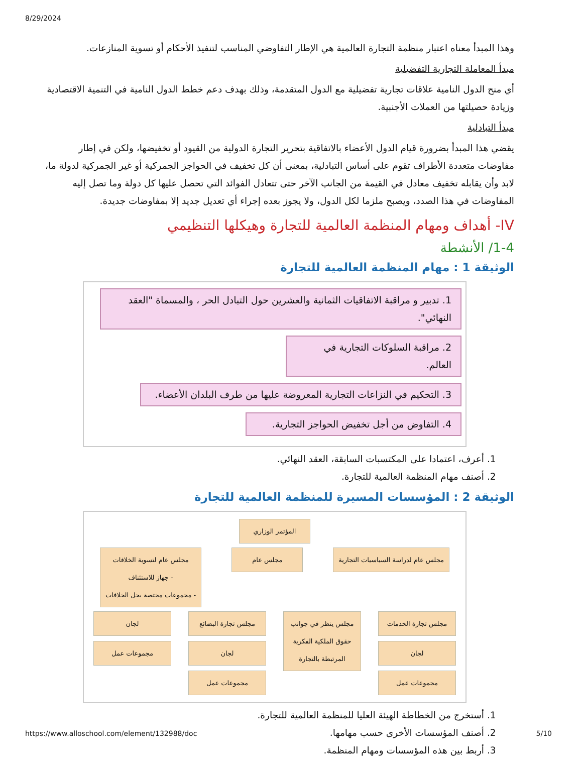8/29/2024
وهذا المبدأ معناه اعتبار منظمة التجارة العالمية هي الإطار التفاوضي المناسب لتنفيذ الأحكام أو تسوية المنازعات.
مبدأ المعاملة التجارية التفضيلية
أي منح الدول النامية علاقات تجارية تفضيلية مع الدول المتقدمة، وذلك بهدف دعم خطط الدول النامية في التنمية الاقتصادية وزيادة حصيلتها من العملات الأجنبية.
مبدأ التبادلية
يقضي هذا المبدأ بضرورة قيام الدول الأعضاء بالاتفاقية بتحرير التجارة الدولية من القيود أو تخفيضها، ولكن في إطار مفاوضات متعددة الأطراف تقوم على أساس التبادلية، بمعنى أن كل تخفيف في الحواجز الجمركية أو غير الجمركية لدولة ما، لابد وأن يقابله تخفيف معادل في القيمة من الجانب الآخر حتى تتعادل الفوائد التي تحصل عليها كل دولة وما تصل إليه المفاوضات في هذا الصدد، ويصبح ملزما لكل الدول، ولا يجوز بعده إجراء أي تعديل جديد إلا بمفاوضات جديدة.
IV- أهداف ومهام المنظمة العالمية للتجارة وهيكلها التنظيمي
1-4/ الأنشطة
الوثيقة 1 : مهام المنظمة العالمية للتجارة
1. تدبير و مراقبة الاتفاقيات الثمانية والعشرين حول التبادل الحر ، والمسماة "العقد النهائي".
2. مراقبة السلوكات التجارية في العالم.
3. التحكيم في النزاعات التجارية المعروضة عليها من طرف البلدان الأعضاء.
4. التفاوض من أجل تخفيض الحواجز التجارية.
1. أعرف، اعتمادا على المكتسبات السابقة، العقد النهائي.
2. أصنف مهام المنظمة العالمية للتجارة.
الوثيقة 2 : المؤسسات المسيرة للمنظمة العالمية للتجارة
المؤتمر الوزاري
مجلس عام لدراسة السياسيات التجارية
مجلس عام مجلس عام لتسوية الخلافات
- جهاز للاستئناف
- مجموعات مختصة بحل الخلافات
مجلس تجارة الخدمات
لجان
مجموعات عمل
مجلس ينظر في جوانب حقوق الملكية الفكرية المرتبطة بالتجارة
مجلس تجارة البضائع
لجان
مجموعات عمل
لجان
مجموعات عمل
1. أستخرج من الخطاطة الهيئة العليا للمنظمة العالمية للتجارة.
2. أصنف المؤسسات الأخرى حسب مهامها.
3. أربط بين هذه المؤسسات ومهام المنظمة.
https://www.alloschool.com/element/132988/doc 5/10